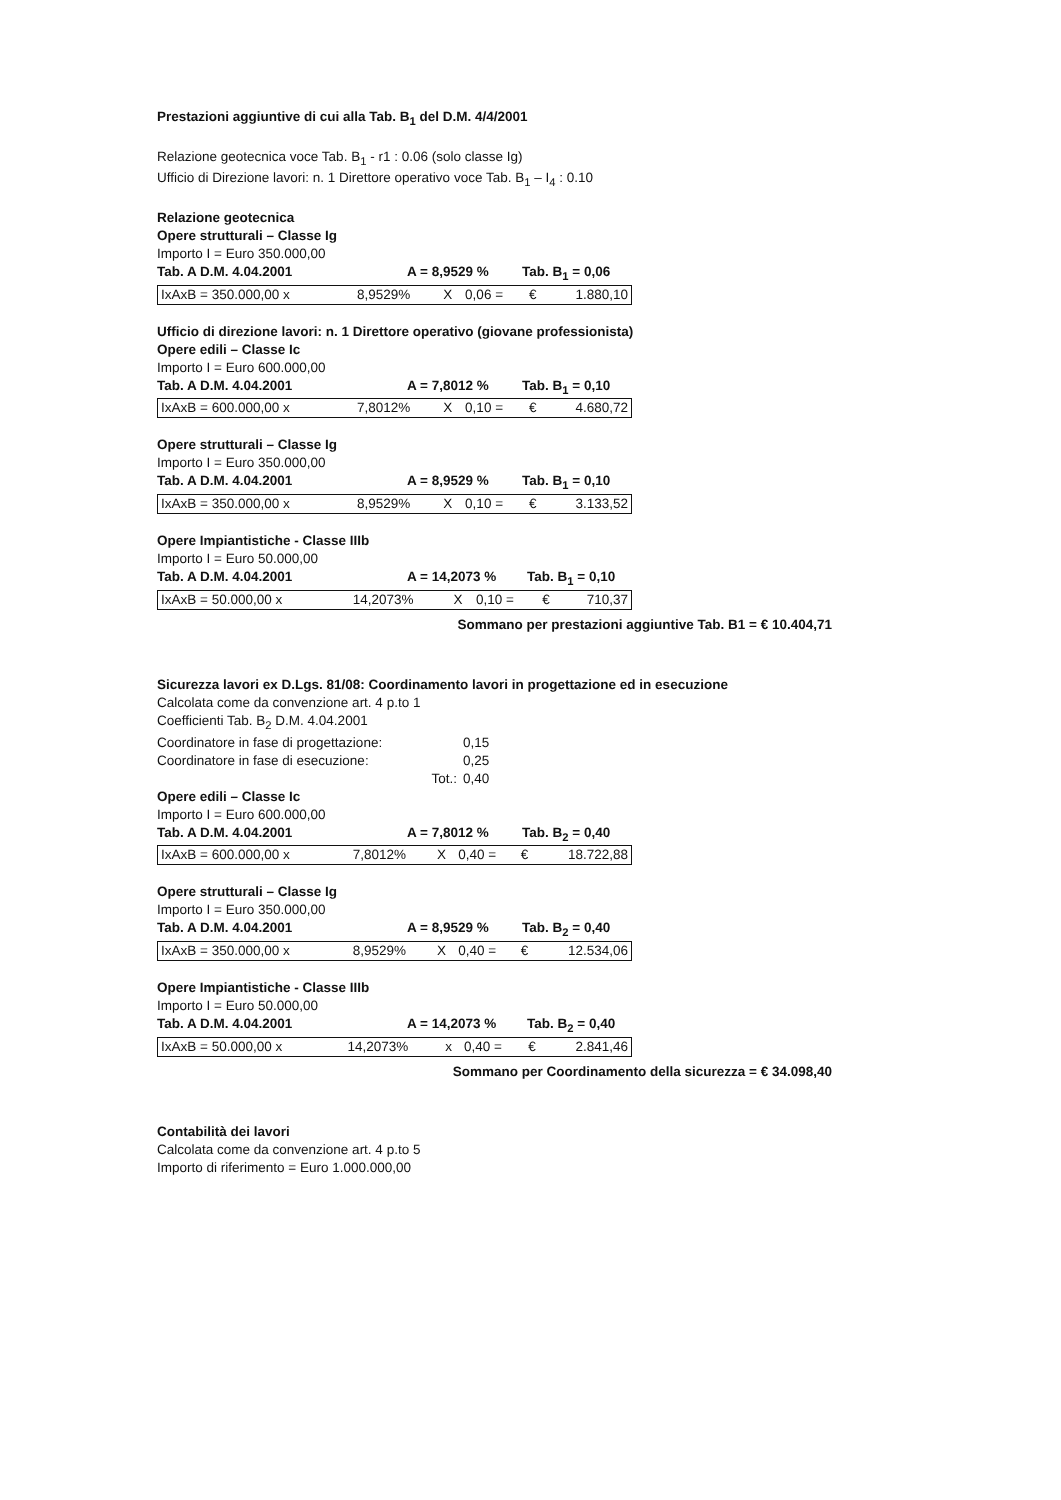Prestazioni aggiuntive di cui alla Tab. B<sub>1</sub> del D.M. 4/4/2001
Relazione geotecnica voce Tab. B<sub>1</sub> - r1 : 0.06 (solo classe Ig)
Ufficio di Direzione lavori: n. 1 Direttore operativo voce Tab. B<sub>1</sub> – I<sub>4</sub> : 0.10
Relazione geotecnica
Opere strutturali – Classe Ig
Importo I = Euro 350.000,00
Tab. A D.M. 4.04.2001 A = 8,9529 % Tab. B<sub>1</sub> = 0,06
| IxAxB = 350.000,00 x | 8,9529% | X | 0,06 = | € | 1.880,10 |
Ufficio di direzione lavori: n. 1 Direttore operativo (giovane professionista)
Opere edili – Classe Ic
Importo I = Euro 600.000,00
Tab. A D.M. 4.04.2001 A = 7,8012 % Tab. B<sub>1</sub> = 0,10
| IxAxB = 600.000,00 x | 7,8012% | X | 0,10 = | € | 4.680,72 |
Opere strutturali – Classe Ig
Importo I = Euro 350.000,00
Tab. A D.M. 4.04.2001 A = 8,9529 % Tab. B<sub>1</sub> = 0,10
| IxAxB = 350.000,00 x | 8,9529% | X | 0,10 = | € | 3.133,52 |
Opere Impiantistiche - Classe IIIb
Importo I = Euro 50.000,00
Tab. A D.M. 4.04.2001 A = 14,2073 % Tab. B<sub>1</sub> = 0,10
| IxAxB = 50.000,00 x | 14,2073% | X | 0,10 = | € | 710,37 |
Sommano per prestazioni aggiuntive Tab. B1 = € 10.404,71
Sicurezza lavori ex D.Lgs. 81/08: Coordinamento lavori in progettazione ed in esecuzione
Calcolata come da convenzione art. 4 p.to 1
Coefficienti Tab. B<sub>2</sub> D.M. 4.04.2001
| Coordinatore in fase di progettazione: | 0,15 |
| Coordinatore in fase di esecuzione: | 0,25 |
| Tot.: | 0,40 |
Opere edili – Classe Ic
Importo I = Euro 600.000,00
Tab. A D.M. 4.04.2001 A = 7,8012 % Tab. B<sub>2</sub> = 0,40
| IxAxB = 600.000,00 x | 7,8012% | X | 0,40 = | € | 18.722,88 |
Opere strutturali – Classe Ig
Importo I = Euro 350.000,00
Tab. A D.M. 4.04.2001 A = 8,9529 % Tab. B<sub>2</sub> = 0,40
| IxAxB = 350.000,00 x | 8,9529% | X | 0,40 = | € | 12.534,06 |
Opere Impiantistiche - Classe IIIb
Importo I = Euro 50.000,00
Tab. A D.M. 4.04.2001 A = 14,2073 % Tab. B<sub>2</sub> = 0,40
| IxAxB = 50.000,00 x | 14,2073% | x | 0,40 = | € | 2.841,46 |
Sommano per Coordinamento della sicurezza = € 34.098,40
Contabilità dei lavori
Calcolata come da convenzione art. 4 p.to 5
Importo di riferimento = Euro 1.000.000,00